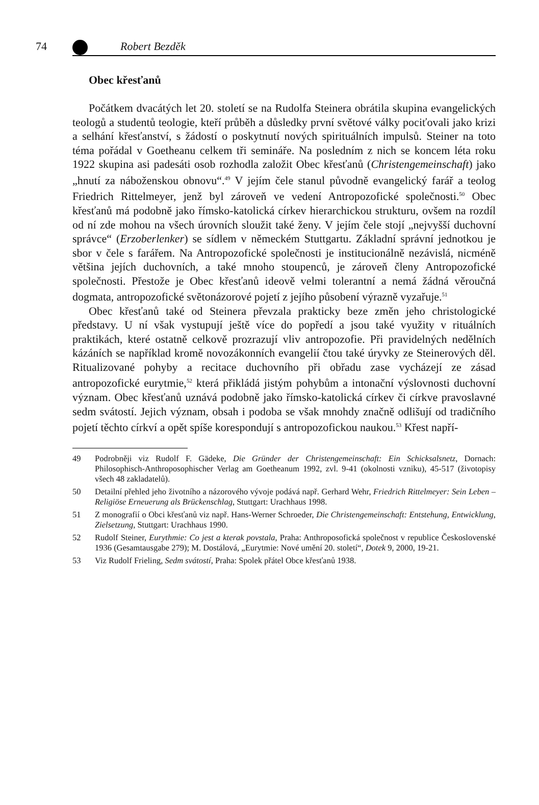74 Robert Bezděk
Obec křesťanů
Počátkem dvacátých let 20. století se na Rudolfa Steinera obrátila skupina evangelických teologů a studentů teologie, kteří průběh a důsledky první světové války pociťovali jako krizi a selhání křesťanství, s žádostí o poskytnutí nových spirituálních impulsů. Steiner na toto téma pořádal v Goetheanu celkem tři semináře. Na posledním z nich se koncem léta roku 1922 skupina asi padesáti osob rozhodla založit Obec křesťanů (Christengemeinschaft) jako „hnutí za náboženskou obnovu“.<sup>49</sup> V jejím čele stanul původně evangelický farář a teolog Friedrich Rittelmeyer, jenž byl zároveň ve vedení Antropozofické společnosti.<sup>50</sup> Obec křesťanů má podobně jako římsko-katolická církev hierarchickou strukturu, ovšem na rozdíl od ní zde mohou na všech úrovních sloužit také ženy. V jejím čele stojí „nejvyšší duchovní správce“ (Erzoberlenker) se sídlem v německém Stuttgartu. Základní správní jednotkou je sbor v čele s farářem. Na Antropozofické společnosti je institucionálně nezávislá, nicméně většina jejích duchovních, a také mnoho stoupenců, je zároveň členy Antropozofické společnosti. Přestože je Obec křesťanů ideově velmi tolerantní a nemá žádná věroučná dogmata, antropozofické světonázorové pojetí z jejího působení výrazně vyzařuje.<sup>51</sup>
Obec křesťanů také od Steinera převzala prakticky beze změn jeho christologické představy. U ní však vystupují ještě více do popředí a jsou také využity v rituálních praktikách, které ostatně celkově prozrazují vliv antropozofie. Při pravidelných nedělních kázáních se například kromě novozákonních evangelií čtou také úryvky ze Steinerových děl. Ritualizované pohyby a recitace duchovního při obřadu zase vycházejí ze zásad antropozofické eurytmie,<sup>52</sup> která přikládá jistým pohybům a intonační výslovnosti duchovní význam. Obec křesťanů uznává podobně jako římsko-katolická církev či církve pravoslavné sedm svátostí. Jejich význam, obsah i podoba se však mnohdy značně odlišují od tradičního pojetí těchto církví a opět spíše korespondují s antropozofickou naukou.<sup>53</sup> Křest napří-
49 Podrobněji viz Rudolf F. Gädeke, Die Gründer der Christengemeinschaft: Ein Schicksalsnetz, Dornach: Philosophisch-Anthroposophischer Verlag am Goetheanum 1992, zvl. 9-41 (okolnosti vzniku), 45-517 (životopisy všech 48 zakladatelů).
50 Detailní přehled jeho životního a názorového vývoje podává např. Gerhard Wehr, Friedrich Rittelmeyer: Sein Leben – Religiöse Erneuerung als Brückenschlag, Stuttgart: Urachhaus 1998.
51 Z monografií o Obci křesťanů viz např. Hans-Werner Schroeder, Die Christengemeinschaft: Entstehung, Entwicklung, Zielsetzung, Stuttgart: Urachhaus 1990.
52 Rudolf Steiner, Eurythmie: Co jest a kterak povstala, Praha: Anthroposofická společnost v republice Československé 1936 (Gesamtausgabe 279); M. Dostálová, „Eurytmie: Nové umění 20. století“, Dotek 9, 2000, 19-21.
53 Viz Rudolf Frieling, Sedm svátostí, Praha: Spolek přátel Obce křesťanů 1938.